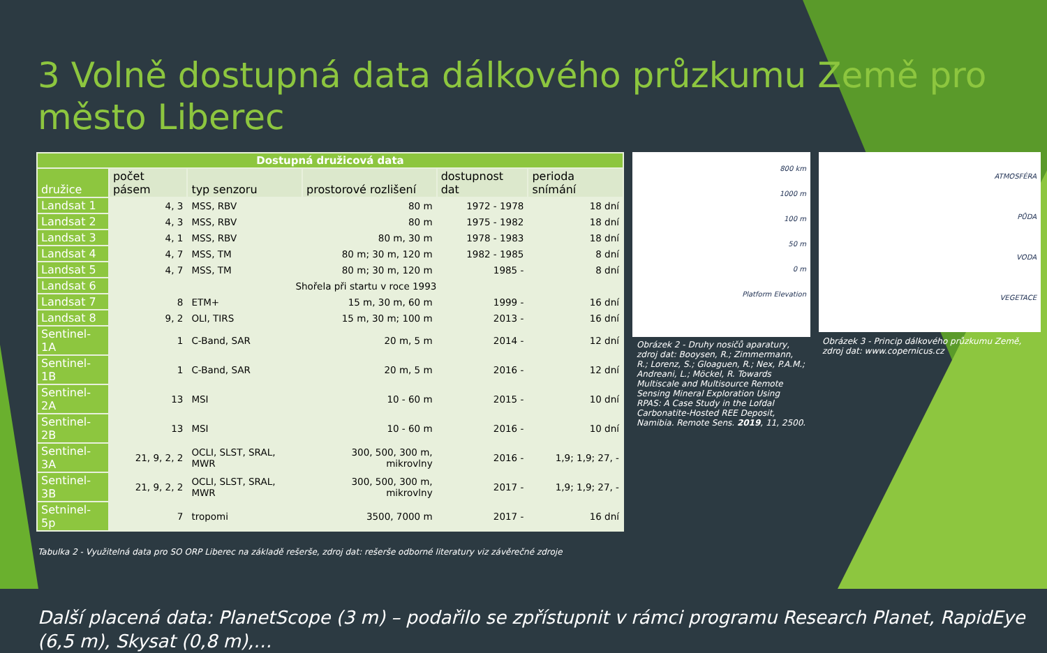3 Volně dostupná data dálkového průzkumu Země pro město Liberec
| Dostupná družicová data | | | | | |
| družice | počet pásem | typ senzoru | prostorové rozlišení | dostupnost dat | perioda snímání |
| Landsat 1 | 4, 3 | MSS, RBV | 80 m | 1972 - 1978 | 18 dní |
| Landsat 2 | 4, 3 | MSS, RBV | 80 m | 1975 - 1982 | 18 dní |
| Landsat 3 | 4, 1 | MSS, RBV | 80 m, 30 m | 1978 - 1983 | 18 dní |
| Landsat 4 | 4, 7 | MSS, TM | 80 m; 30 m, 120 m | 1982 - 1985 | 8 dní |
| Landsat 5 | 4, 7 | MSS, TM | 80 m; 30 m, 120 m | 1985 - | 8 dní |
| Landsat 6 | Shořela při startu v roce 1993 | | | | |
| Landsat 7 | 8 | ETM+ | 15 m, 30 m, 60 m | 1999 - | 16 dní |
| Landsat 8 | 9, 2 | OLI, TIRS | 15 m, 30 m; 100 m | 2013 - | 16 dní |
| Sentinel-1A | 1 | C-Band, SAR | 20 m, 5 m | 2014 - | 12 dní |
| Sentinel-1B | 1 | C-Band, SAR | 20 m, 5 m | 2016 - | 12 dní |
| Sentinel-2A | 13 | MSI | 10 - 60 m | 2015 - | 10 dní |
| Sentinel-2B | 13 | MSI | 10 - 60 m | 2016 - | 10 dní |
| Sentinel-3A | 21, 9, 2, 2 | OCLI, SLST, SRAL, MWR | 300, 500, 300 m, mikrovlny | 2016 - | 1,9; 1,9; 27, - |
| Sentinel-3B | 21, 9, 2, 2 | OCLI, SLST, SRAL, MWR | 300, 500, 300 m, mikrovlny | 2017 - | 1,9; 1,9; 27, - |
| Setninel-5p | 7 | tropomi | 3500, 7000 m | 2017 - | 16 dní |
800 km
1000 m
100 m
50 m
0 m
Platform Elevation
Obrázek 2 - Druhy nosičů aparatury, zdroj dat: Booysen, R.; Zimmermann, R.; Lorenz, S.; Gloaguen, R.; Nex, P.A.M.; Andreani, L.; Möckel, R. Towards Multiscale and Multisource Remote Sensing Mineral Exploration Using RPAS: A Case Study in the Lofdal Carbonatite-Hosted REE Deposit, Namibia. Remote Sens. 2019, 11, 2500.
ATMOSFÉRA
PŮDA
VODA
VEGETACE
Obrázek 3 - Princip dálkového průzkumu Země, zdroj dat: www.copernicus.cz
Tabulka 2 - Využitelná data pro SO ORP Liberec na základě rešerše, zdroj dat: rešerše odborné literatury viz závěrečné zdroje
Další placená data: PlanetScope (3 m) – podařilo se zpřístupnit v rámci programu Research Planet, RapidEye (6,5 m), Skysat (0,8 m),…